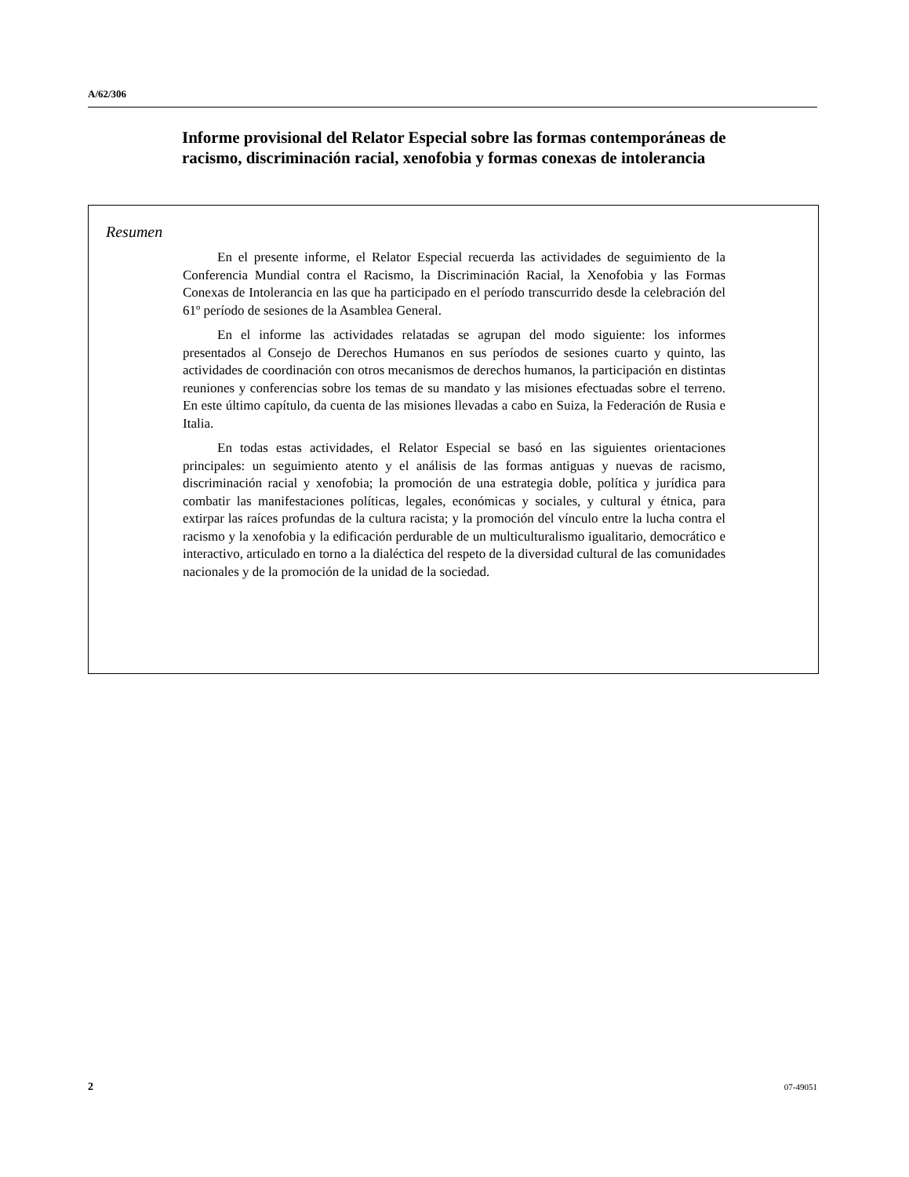A/62/306
Informe provisional del Relator Especial sobre las formas contemporáneas de racismo, discriminación racial, xenofobia y formas conexas de intolerancia
Resumen
En el presente informe, el Relator Especial recuerda las actividades de seguimiento de la Conferencia Mundial contra el Racismo, la Discriminación Racial, la Xenofobia y las Formas Conexas de Intolerancia en las que ha participado en el período transcurrido desde la celebración del 61º período de sesiones de la Asamblea General.
En el informe las actividades relatadas se agrupan del modo siguiente: los informes presentados al Consejo de Derechos Humanos en sus períodos de sesiones cuarto y quinto, las actividades de coordinación con otros mecanismos de derechos humanos, la participación en distintas reuniones y conferencias sobre los temas de su mandato y las misiones efectuadas sobre el terreno. En este último capítulo, da cuenta de las misiones llevadas a cabo en Suiza, la Federación de Rusia e Italia.
En todas estas actividades, el Relator Especial se basó en las siguientes orientaciones principales: un seguimiento atento y el análisis de las formas antiguas y nuevas de racismo, discriminación racial y xenofobia; la promoción de una estrategia doble, política y jurídica para combatir las manifestaciones políticas, legales, económicas y sociales, y cultural y étnica, para extirpar las raíces profundas de la cultura racista; y la promoción del vínculo entre la lucha contra el racismo y la xenofobia y la edificación perdurable de un multiculturalismo igualitario, democrático e interactivo, articulado en torno a la dialéctica del respeto de la diversidad cultural de las comunidades nacionales y de la promoción de la unidad de la sociedad.
2 07-49051